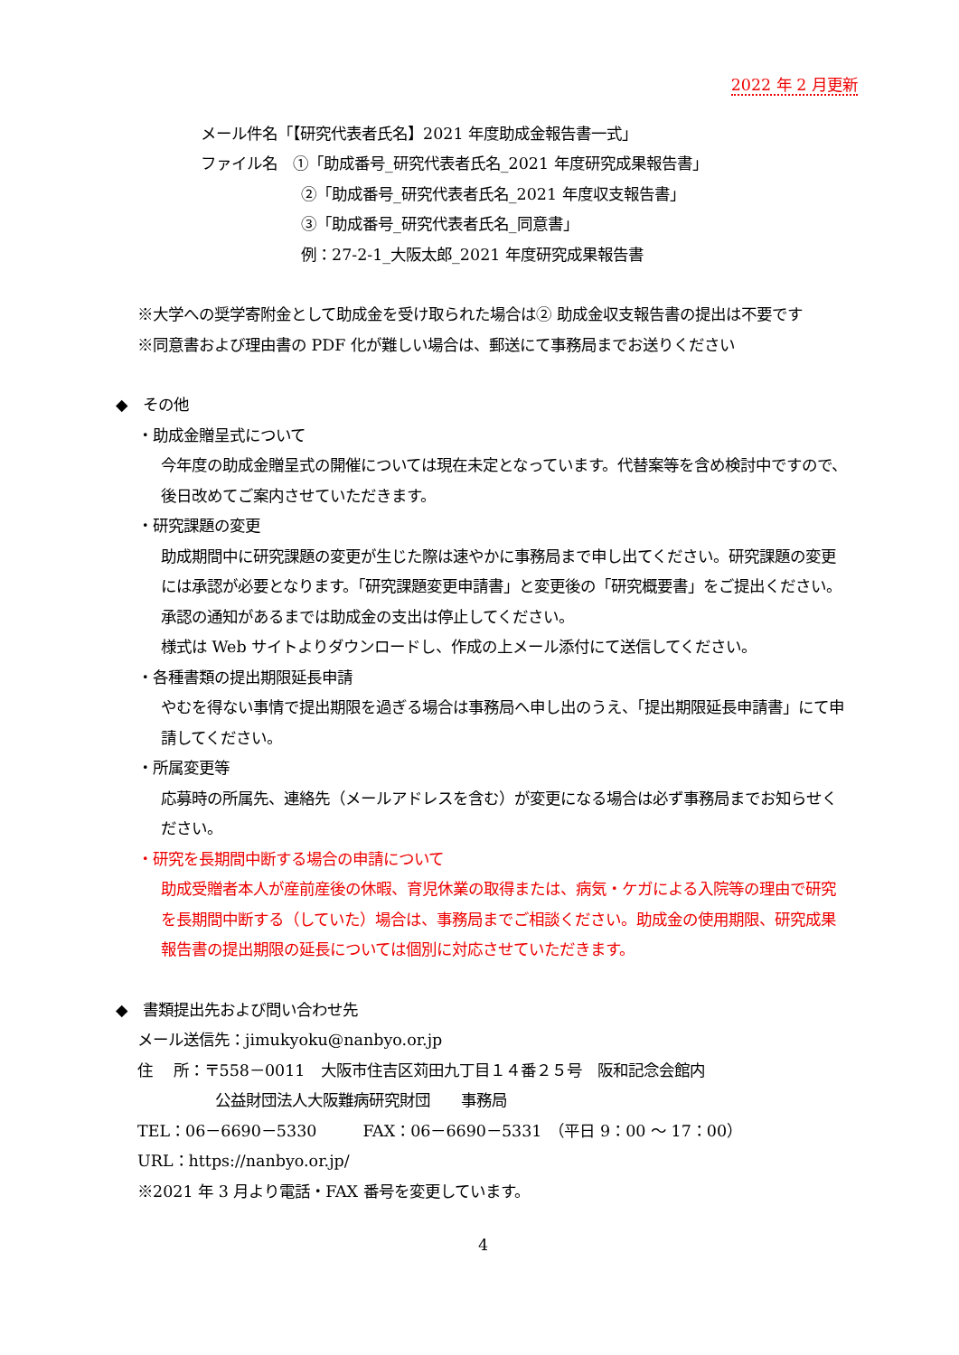2022 年 2 月更新
メール件名「【研究代表者氏名】2021 年度助成金報告書一式」
ファイル名　①「助成番号_研究代表者氏名_2021 年度研究成果報告書」
②「助成番号_研究代表者氏名_2021 年度収支報告書」
③「助成番号_研究代表者氏名_同意書」
例：27-2-1_大阪太郎_2021 年度研究成果報告書
※大学への奨学寄附金として助成金を受け取られた場合は② 助成金収支報告書の提出は不要です
※同意書および理由書の PDF 化が難しい場合は、郵送にて事務局までお送りください
◆　その他
・助成金贈呈式について
今年度の助成金贈呈式の開催については現在未定となっています。代替案等を含め検討中ですので、後日改めてご案内させていただきます。
・研究課題の変更
助成期間中に研究課題の変更が生じた際は速やかに事務局まで申し出てください。研究課題の変更には承認が必要となります。「研究課題変更申請書」と変更後の「研究概要書」をご提出ください。承認の通知があるまでは助成金の支出は停止してください。
様式は Web サイトよりダウンロードし、作成の上メール添付にて送信してください。
・各種書類の提出期限延長申請
やむを得ない事情で提出期限を過ぎる場合は事務局へ申し出のうえ、「提出期限延長申請書」にて申請してください。
・所属変更等
応募時の所属先、連絡先（メールアドレスを含む）が変更になる場合は必ず事務局までお知らせください。
・研究を長期間中断する場合の申請について
助成受贈者本人が産前産後の休暇、育児休業の取得または、病気・ケガによる入院等の理由で研究を長期間中断する（していた）場合は、事務局までご相談ください。助成金の使用期限、研究成果報告書の提出期限の延長については個別に対応させていただきます。
◆　書類提出先および問い合わせ先
メール送信先：jimukyoku@nanbyo.or.jp
住　 所：〒558－0011　大阪市住吉区苅田九丁目１４番２５号　阪和記念会館内
公益財団法人大阪難病研究財団　　事務局
TEL：06－6690－5330　　　FAX：06－6690－5331　（平日 9：00 ～ 17：00）
URL：https://nanbyo.or.jp/
※2021 年 3 月より電話・FAX 番号を変更しています。
4